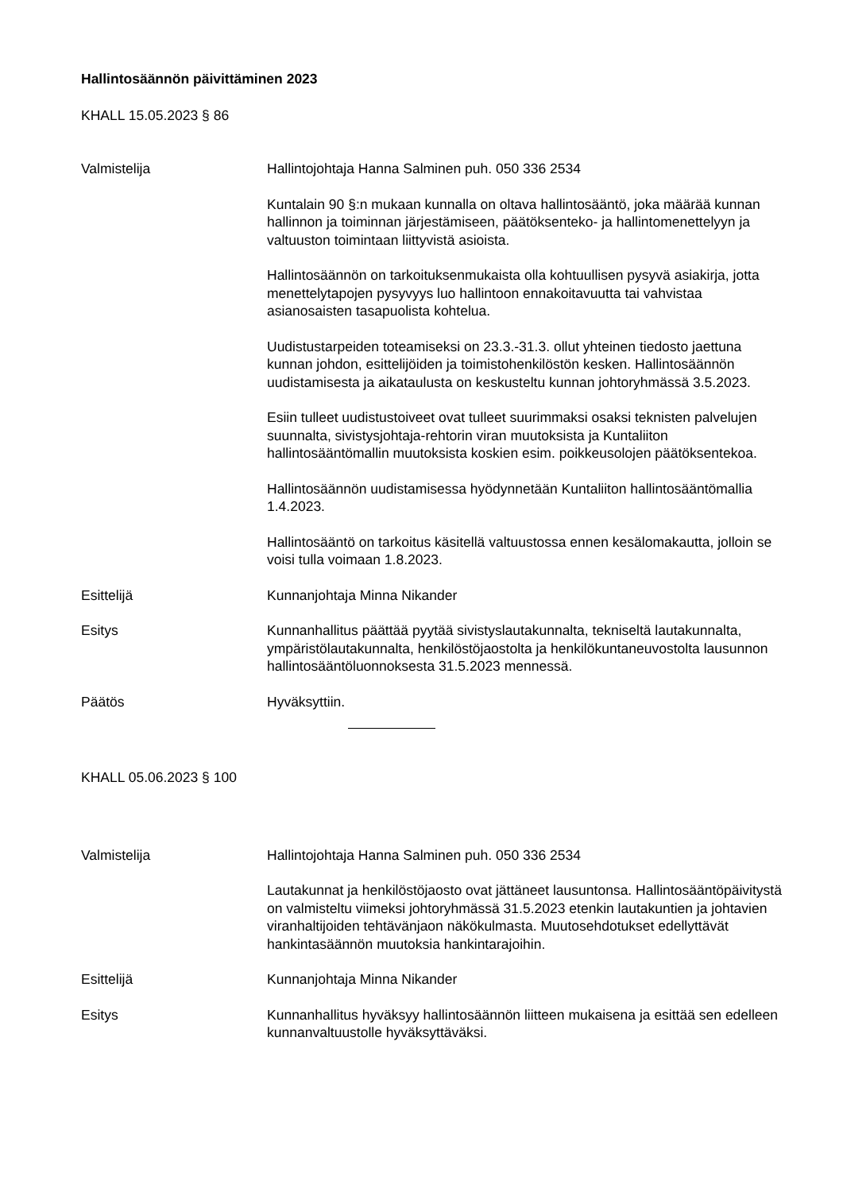Hallintosäännön päivittäminen 2023
KHALL 15.05.2023 § 86
Valmistelija Hallintojohtaja Hanna Salminen puh. 050 336 2534
Kuntalain 90 §:n mukaan kunnalla on oltava hallintosääntö, joka määrää kunnan hallinnon ja toiminnan järjestämiseen, päätöksenteko- ja hallintomenettelyyn ja valtuuston toimintaan liittyvistä asioista.
Hallintosäännön on tarkoituksenmukaista olla kohtuullisen pysyvä asiakirja, jotta menettelytapojen pysyvyys luo hallintoon ennakoitavuutta tai vahvistaa asianosaisten tasapuolista kohtelua.
Uudistustarpeiden toteamiseksi on 23.3.-31.3. ollut yhteinen tiedosto jaettuna kunnan johdon, esittelijöiden ja toimistohenkilöstön kesken. Hallintosäännön uudistamisesta ja aikataulusta on keskusteltu kunnan johtoryhmässä 3.5.2023.
Esiin tulleet uudistustoiveet ovat tulleet suurimmaksi osaksi teknisten palvelujen suunnalta, sivistysjohtaja-rehtorin viran muutoksista ja Kuntaliiton hallintosääntömallin muutoksista koskien esim. poikkeusolojen päätöksentekoa.
Hallintosäännön uudistamisessa hyödynnetään Kuntaliiton hallintosääntömallia 1.4.2023.
Hallintosääntö on tarkoitus käsitellä valtuustossa ennen kesälomakautta, jolloin se voisi tulla voimaan 1.8.2023.
Esittelijä Kunnanjohtaja Minna Nikander
Esitys Kunnanhallitus päättää pyytää sivistyslautakunnalta, tekniseltä lautakunnalta, ympäristölautakunnalta, henkilöstöjaostolta ja henkilökuntaneuvostolta lausunnon hallintosääntöluonnoksesta 31.5.2023 mennessä.
Päätös Hyväksyttiin.
KHALL 05.06.2023 § 100
Valmistelija Hallintojohtaja Hanna Salminen puh. 050 336 2534
Lautakunnat ja henkilöstöjaosto ovat jättäneet lausuntonsa. Hallintosääntöpäivitystä on valmisteltu viimeksi johtoryhmässä 31.5.2023 etenkin lautakuntien ja johtavien viranhaltijoiden tehtävänjaon näkökulmasta. Muutosehdotukset edellyttävät hankintasäännön muutoksia hankintarajoihin.
Esittelijä Kunnanjohtaja Minna Nikander
Esitys Kunnanhallitus hyväksyy hallintosäännön liitteen mukaisena ja esittää sen edelleen kunnanvaltuustolle hyväksyttäväksi.